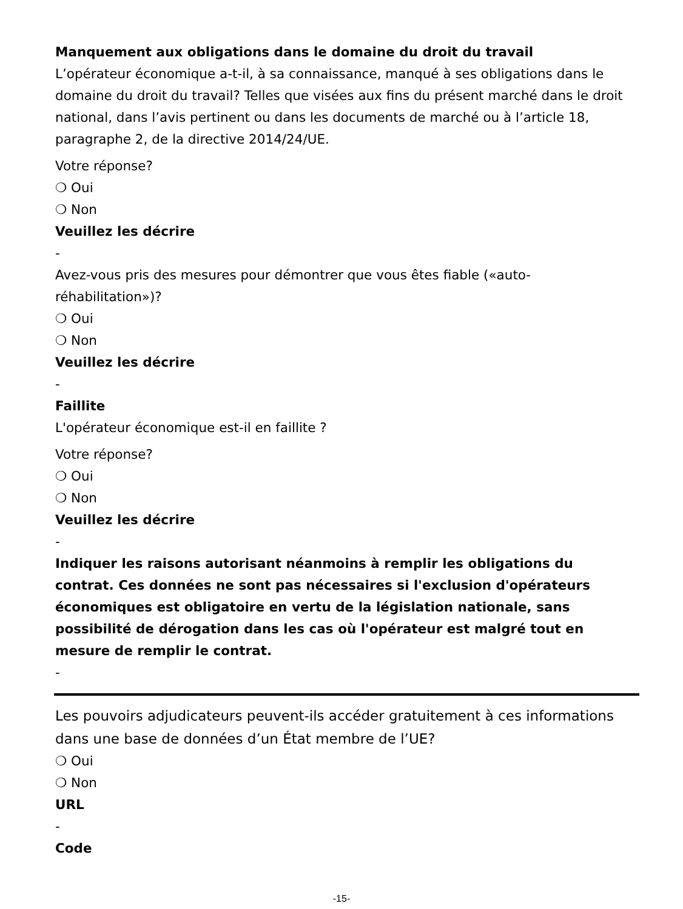Manquement aux obligations dans le domaine du droit du travail
L’opérateur économique a-t-il, à sa connaissance, manqué à ses obligations dans le domaine du droit du travail? Telles que visées aux fins du présent marché dans le droit national, dans l’avis pertinent ou dans les documents de marché ou à l’article 18, paragraphe 2, de la directive 2014/24/UE.
Votre réponse?
❍ Oui
❍ Non
Veuillez les décrire
-
Avez-vous pris des mesures pour démontrer que vous êtes fiable («auto-réhabilitation»)?
❍ Oui
❍ Non
Veuillez les décrire
-
Faillite
L'opérateur économique est-il en faillite ?
Votre réponse?
❍ Oui
❍ Non
Veuillez les décrire
-
Indiquer les raisons autorisant néanmoins à remplir les obligations du contrat. Ces données ne sont pas nécessaires si l'exclusion d'opérateurs économiques est obligatoire en vertu de la législation nationale, sans possibilité de dérogation dans les cas où l'opérateur est malgré tout en mesure de remplir le contrat.
-
Les pouvoirs adjudicateurs peuvent-ils accéder gratuitement à ces informations dans une base de données d’un État membre de l’UE?
❍ Oui
❍ Non
URL
-
Code
-15-